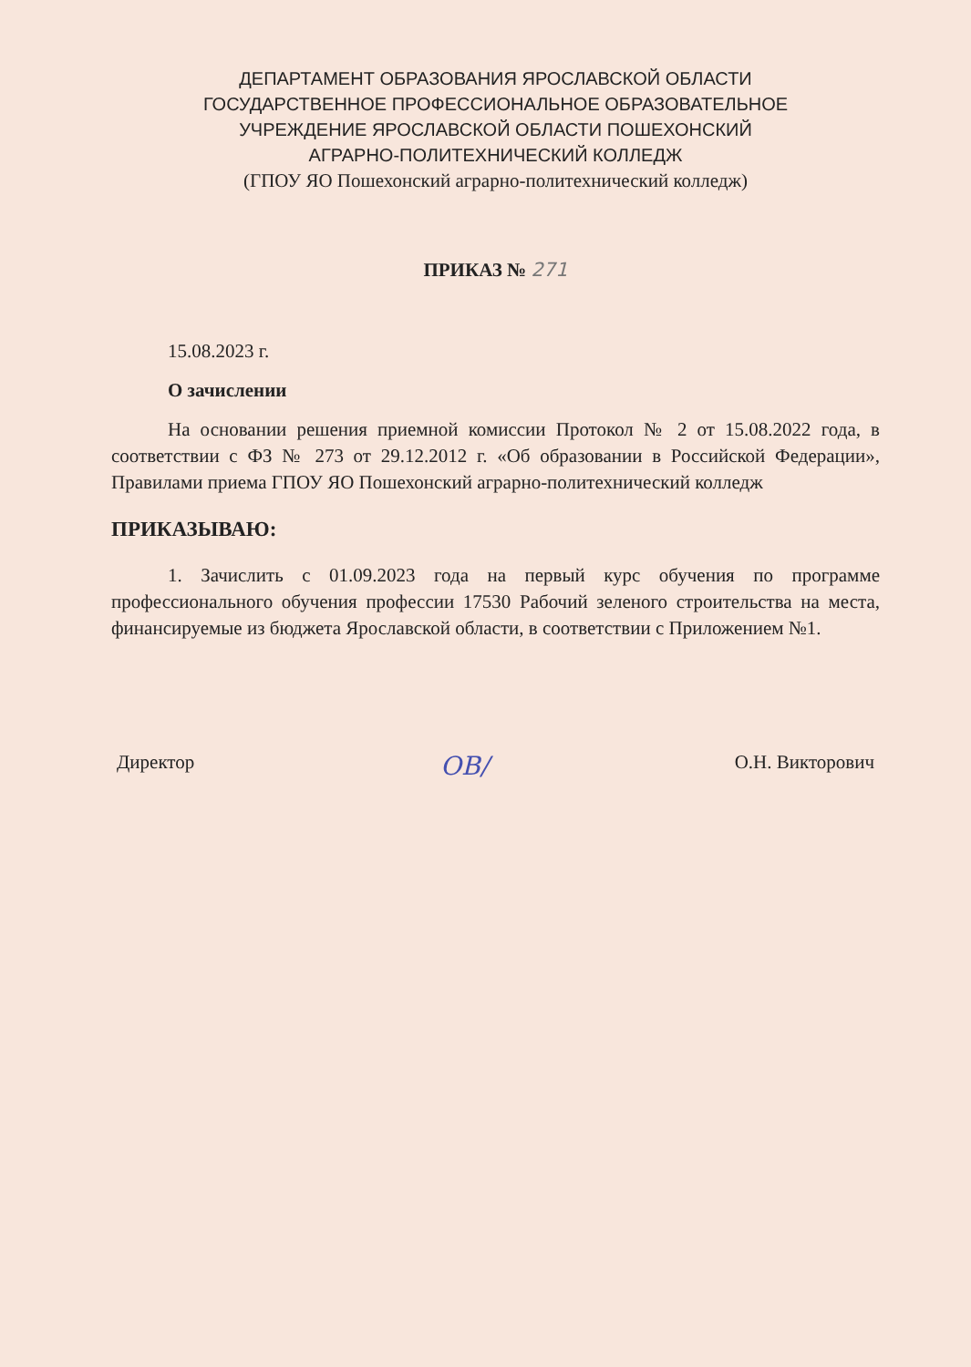ДЕПАРТАМЕНТ ОБРАЗОВАНИЯ ЯРОСЛАВСКОЙ ОБЛАСТИ
ГОСУДАРСТВЕННОЕ ПРОФЕССИОНАЛЬНОЕ ОБРАЗОВАТЕЛЬНОЕ
УЧРЕЖДЕНИЕ ЯРОСЛАВСКОЙ ОБЛАСТИ ПОШЕХОНСКИЙ
АГРАРНО-ПОЛИТЕХНИЧЕСКИЙ КОЛЛЕДЖ
(ГПОУ ЯО Пошехонский аграрно-политехнический колледж)
ПРИКАЗ № 271
15.08.2023 г.
О зачислении
На основании решения приемной комиссии Протокол № 2 от 15.08.2022 года, в соответствии с ФЗ № 273 от 29.12.2012 г. «Об образовании в Российской Федерации», Правилами приема ГПОУ ЯО Пошехонский аграрно-политехнический колледж
ПРИКАЗЫВАЮ:
1. Зачислить с 01.09.2023 года на первый курс обучения по программе профессионального обучения профессии 17530 Рабочий зеленого строительства на места, финансируемые из бюджета Ярославской области, в соответствии с Приложением №1.
Директор ОВ/ О.Н. Викторович